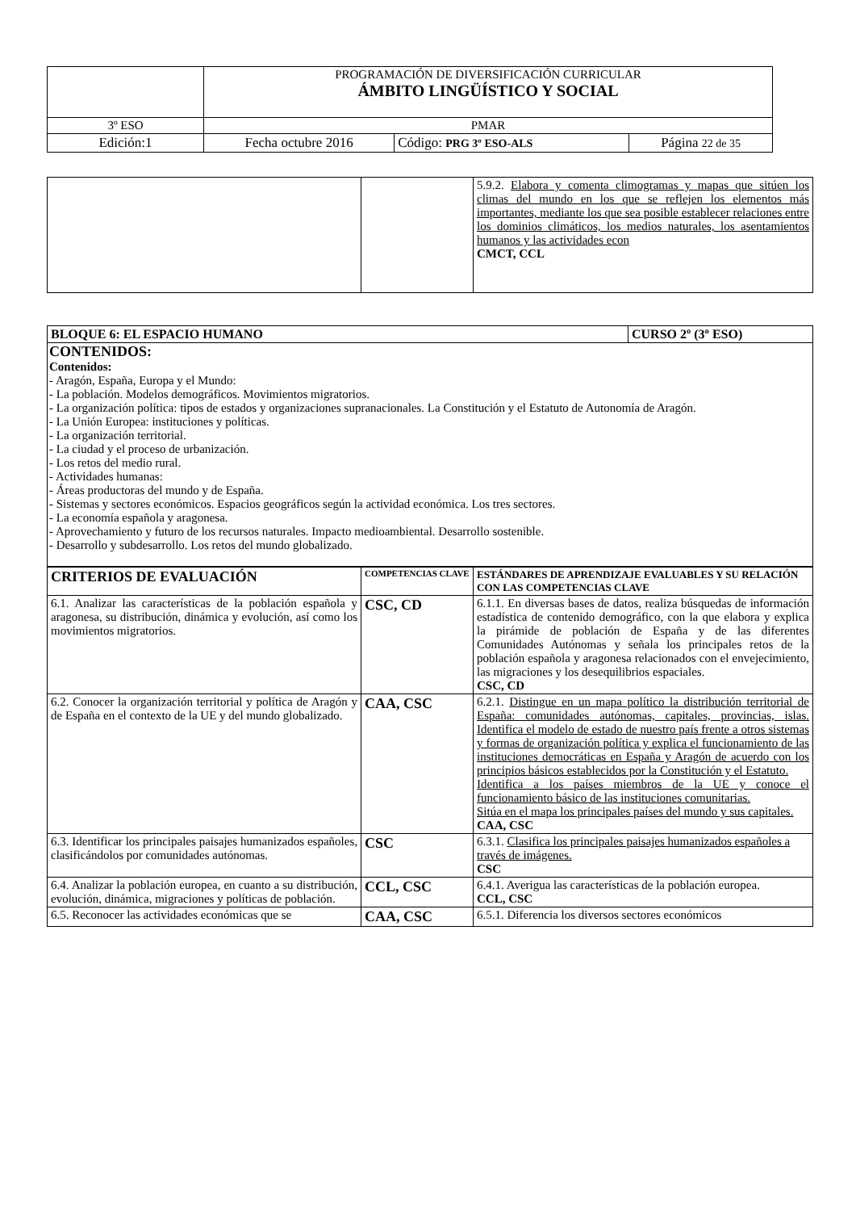| | PROGRAMACIÓN DE DIVERSIFICACIÓN CURRICULAR ÁMBITO LINGÜÍSTICO Y SOCIAL | | |
| 3º ESO | PMAR | | |
| Edición:1 | Fecha octubre 2016 | Código: PRG 3º ESO-ALS | Página 22 de 35 |
| | | 5.9.2. Elabora y comenta climogramas y mapas que sitúen los climas del mundo en los que se reflejen los elementos más importantes, mediante los que sea posible establecer relaciones entre los dominios climáticos, los medios naturales, los asentamientos humanos y las actividades econ CMCT, CCL |
| BLOQUE 6: EL ESPACIO HUMANO | CURSO 2º (3º ESO) |
| CONTENIDOS: Contenidos: - Aragón, España, Europa y el Mundo: - La población. Modelos demográficos. Movimientos migratorios. - La organización política: tipos de estados y organizaciones supranacionales. La Constitución y el Estatuto de Autonomía de Aragón. - La Unión Europea: instituciones y políticas. - La organización territorial. - La ciudad y el proceso de urbanización. - Los retos del medio rural. - Actividades humanas: - Áreas productoras del mundo y de España. - Sistemas y sectores económicos. Espacios geográficos según la actividad económica. Los tres sectores. - La economía española y aragonesa. - Aprovechamiento y futuro de los recursos naturales. Impacto medioambiental. Desarrollo sostenible. - Desarrollo y subdesarrollo. Los retos del mundo globalizado. | |
| CRITERIOS DE EVALUACIÓN | COMPETENCIAS CLAVE | ESTÁNDARES DE APRENDIZAJE EVALUABLES Y SU RELACIÓN CON LAS COMPETENCIAS CLAVE |
| --- | --- | --- |
| 6.1. Analizar las características de la población española y aragonesa, su distribución, dinámica y evolución, así como los movimientos migratorios. | CSC, CD | 6.1.1. En diversas bases de datos, realiza búsquedas de información estadística de contenido demográfico, con la que elabora y explica la pirámide de población de España y de las diferentes Comunidades Autónomas y señala los principales retos de la población española y aragonesa relacionados con el envejecimiento, las migraciones y los desequilibrios espaciales. CSC, CD |
| 6.2. Conocer la organización territorial y política de Aragón y de España en el contexto de la UE y del mundo globalizado. | CAA, CSC | 6.2.1. Distingue en un mapa político la distribución territorial de España: comunidades autónomas, capitales, provincias, islas. Identifica el modelo de estado de nuestro país frente a otros sistemas y formas de organización política y explica el funcionamiento de las instituciones democráticas en España y Aragón de acuerdo con los principios básicos establecidos por la Constitución y el Estatuto. Identifica a los países miembros de la UE y conoce el funcionamiento básico de las instituciones comunitarias. Sitúa en el mapa los principales países del mundo y sus capitales. CAA, CSC |
| 6.3. Identificar los principales paisajes humanizados españoles, clasificándolos por comunidades autónomas. | CSC | 6.3.1. Clasifica los principales paisajes humanizados españoles a través de imágenes. CSC |
| 6.4. Analizar la población europea, en cuanto a su distribución, evolución, dinámica, migraciones y políticas de población. | CCL, CSC | 6.4.1. Averigua las características de la población europea. CCL, CSC |
| 6.5. Reconocer las actividades económicas que se | CAA, CSC | 6.5.1. Diferencia los diversos sectores económicos |